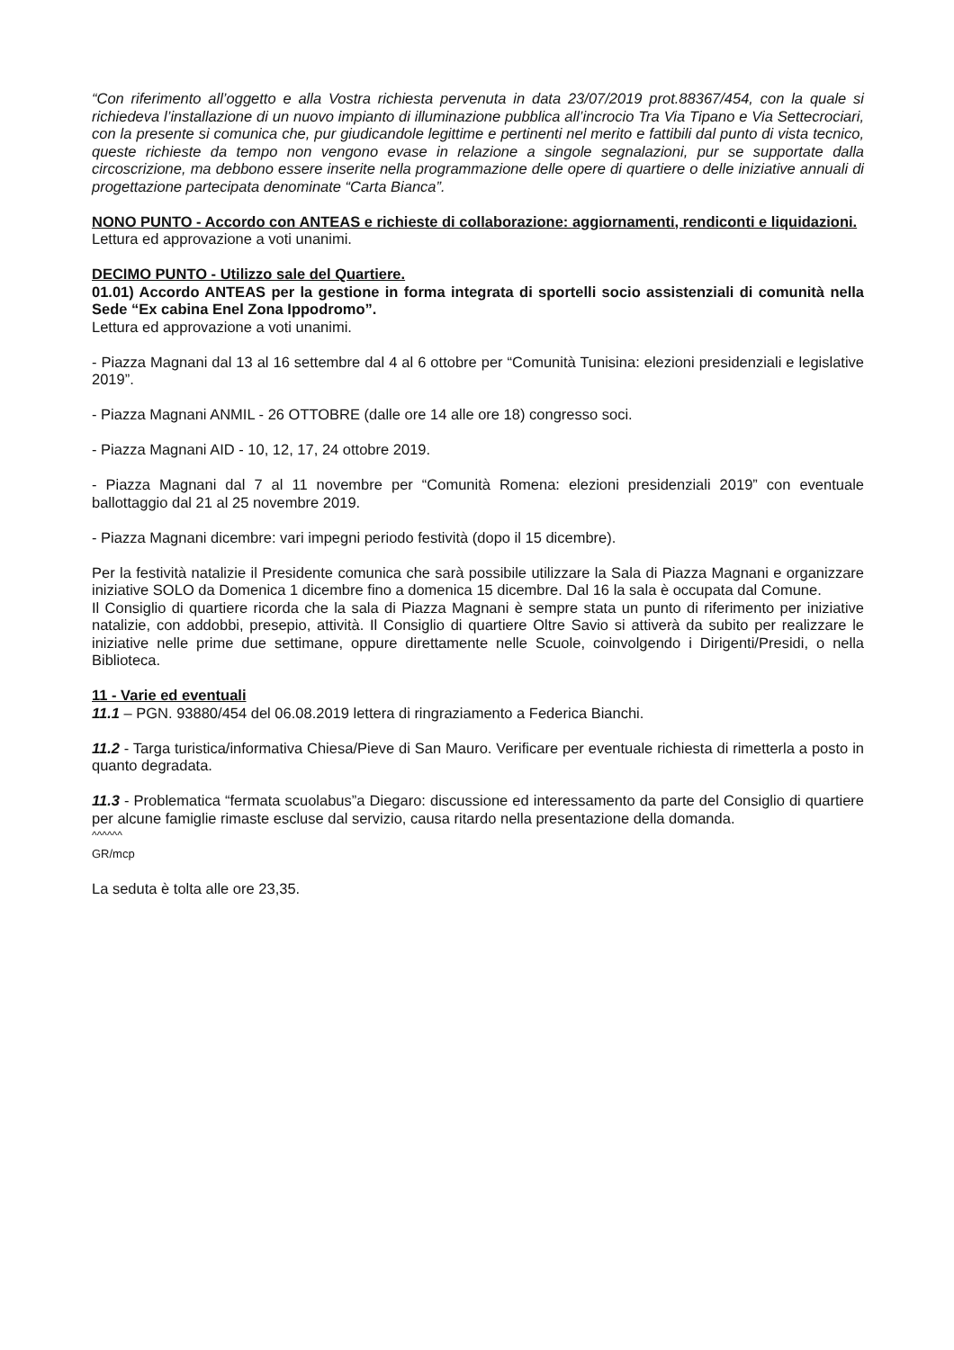“Con riferimento all’oggetto e alla Vostra richiesta pervenuta in data 23/07/2019 prot.88367/454, con la quale si richiedeva l’installazione di un nuovo impianto di illuminazione pubblica all’incrocio Tra Via Tipano e Via Settecrociari, con la presente si comunica che, pur giudicandole legittime e pertinenti nel merito e fattibili dal punto di vista tecnico, queste richieste da tempo non vengono evase in relazione a singole segnalazioni, pur se supportate dalla circoscrizione, ma debbono essere inserite nella programmazione delle opere di quartiere o delle iniziative annuali di progettazione partecipata denominate “Carta Bianca”.
NONO PUNTO - Accordo con ANTEAS e richieste di collaborazione: aggiornamenti, rendiconti e liquidazioni.
Lettura ed approvazione a voti unanimi.
DECIMO PUNTO - Utilizzo sale del Quartiere.
01.01) Accordo ANTEAS per la gestione in forma integrata di sportelli socio assistenziali di comunità nella Sede “Ex cabina Enel Zona Ippodromo”.
Lettura ed approvazione a voti unanimi.
- Piazza Magnani dal 13 al 16 settembre dal 4 al 6 ottobre per “Comunità Tunisina: elezioni presidenziali e legislative 2019”.
- Piazza Magnani ANMIL - 26 OTTOBRE (dalle ore 14 alle ore 18) congresso soci.
- Piazza Magnani AID - 10, 12, 17, 24 ottobre 2019.
- Piazza Magnani dal 7 al 11 novembre per “Comunità Romena: elezioni presidenziali 2019” con eventuale ballottaggio dal 21 al 25 novembre 2019.
- Piazza Magnani dicembre: vari impegni periodo festività (dopo il 15 dicembre).
Per la festività natalizie il Presidente comunica che sarà possibile utilizzare la Sala di Piazza Magnani e organizzare iniziative SOLO da Domenica 1 dicembre fino a domenica 15 dicembre. Dal 16 la sala è occupata dal Comune.
Il Consiglio di quartiere ricorda che la sala di Piazza Magnani è sempre stata un punto di riferimento per iniziative natalizie, con addobbi, presepio, attività. Il Consiglio di quartiere Oltre Savio si attiverà da subito per realizzare le iniziative nelle prime due settimane, oppure direttamente nelle Scuole, coinvolgendo i Dirigenti/Presidi, o nella Biblioteca.
11 - Varie ed eventuali
11.1 – PGN. 93880/454 del 06.08.2019 lettera di ringraziamento a Federica Bianchi.
11.2 - Targa turistica/informativa Chiesa/Pieve di San Mauro. Verificare per eventuale richiesta di rimetterla a posto in quanto degradata.
11.3 - Problematica “fermata scuolabus”a Diegaro: discussione ed interessamento da parte del Consiglio di quartiere per alcune famiglie rimaste escluse dal servizio, causa ritardo nella presentazione della domanda.
^^^^^^
GR/mcp
La seduta è tolta alle ore 23,35.